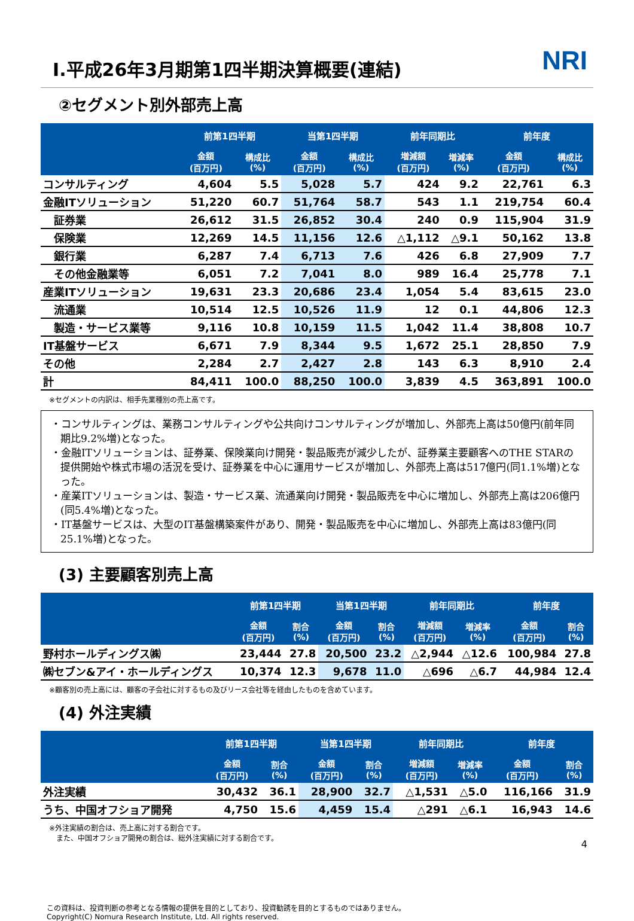NRI
Ⅰ.平成26年3月期第1四半期決算概要(連結)
②セグメント別外部売上高
| | 前第1四半期 | | 当第1四半期 | | 前年同期比 | | 前年度 | |
| --- | --- | --- | --- | --- | --- | --- | --- | --- |
| | 金額 (百万円) | 構成比 (%) | 金額 (百万円) | 構成比 (%) | 増減額 (百万円) | 増減率 (%) | 金額 (百万円) | 構成比 (%) |
| コンサルティング | 4,604 | 5.5 | 5,028 | 5.7 | 424 | 9.2 | 22,761 | 6.3 |
| 金融ITソリューション | 51,220 | 60.7 | 51,764 | 58.7 | 543 | 1.1 | 219,754 | 60.4 |
| 証券業 | 26,612 | 31.5 | 26,852 | 30.4 | 240 | 0.9 | 115,904 | 31.9 |
| 保険業 | 12,269 | 14.5 | 11,156 | 12.6 | △1,112 | △9.1 | 50,162 | 13.8 |
| 銀行業 | 6,287 | 7.4 | 6,713 | 7.6 | 426 | 6.8 | 27,909 | 7.7 |
| その他金融業等 | 6,051 | 7.2 | 7,041 | 8.0 | 989 | 16.4 | 25,778 | 7.1 |
| 産業ITソリューション | 19,631 | 23.3 | 20,686 | 23.4 | 1,054 | 5.4 | 83,615 | 23.0 |
| 流通業 | 10,514 | 12.5 | 10,526 | 11.9 | 12 | 0.1 | 44,806 | 12.3 |
| 製造・サービス業等 | 9,116 | 10.8 | 10,159 | 11.5 | 1,042 | 11.4 | 38,808 | 10.7 |
| IT基盤サービス | 6,671 | 7.9 | 8,344 | 9.5 | 1,672 | 25.1 | 28,850 | 7.9 |
| その他 | 2,284 | 2.7 | 2,427 | 2.8 | 143 | 6.3 | 8,910 | 2.4 |
| 計 | 84,411 | 100.0 | 88,250 | 100.0 | 3,839 | 4.5 | 363,891 | 100.0 |
※セグメントの内訳は、相手先業種別の売上高です。
・コンサルティングは、業務コンサルティングや公共向けコンサルティングが増加し、外部売上高は50億円(前年同期比9.2%増)となった。
・金融ITソリューションは、証券業、保険業向け開発・製品販売が減少したが、証券業主要顧客へのTHE STARの提供開始や株式市場の活況を受け、証券業を中心に運用サービスが増加し、外部売上高は517億円(同1.1%増)となった。
・産業ITソリューションは、製造・サービス業、流通業向け開発・製品販売を中心に増加し、外部売上高は206億円(同5.4%増)となった。
・IT基盤サービスは、大型のIT基盤構築案件があり、開発・製品販売を中心に増加し、外部売上高は83億円(同25.1%増)となった。
(3) 主要顧客別売上高
| | 前第1四半期 | | 当第1四半期 | | 前年同期比 | | 前年度 | |
| --- | --- | --- | --- | --- | --- | --- | --- | --- |
| | 金額 (百万円) | 割合 (%) | 金額 (百万円) | 割合 (%) | 増減額 (百万円) | 増減率 (%) | 金額 (百万円) | 割合 (%) |
| 野村ホールディングス㈱ | 23,444 | 27.8 | 20,500 | 23.2 | △2,944 | △12.6 | 100,984 | 27.8 |
| ㈱セブン&アイ・ホールディングス | 10,374 | 12.3 | 9,678 | 11.0 | △696 | △6.7 | 44,984 | 12.4 |
※顧客別の売上高には、顧客の子会社に対するもの及びリース会社等を経由したものを含めています。
(4) 外注実績
| | 前第1四半期 | | 当第1四半期 | | 前年同期比 | | 前年度 | |
| --- | --- | --- | --- | --- | --- | --- | --- | --- |
| | 金額 (百万円) | 割合 (%) | 金額 (百万円) | 割合 (%) | 増減額 (百万円) | 増減率 (%) | 金額 (百万円) | 割合 (%) |
| 外注実績 | 30,432 | 36.1 | 28,900 | 32.7 | △1,531 | △5.0 | 116,166 | 31.9 |
| うち、中国オフショア開発 | 4,750 | 15.6 | 4,459 | 15.4 | △291 | △6.1 | 16,943 | 14.6 |
※外注実績の割合は、売上高に対する割合です。
　また、中国オフショア開発の割合は、総外注実績に対する割合です。
この資料は、投資判断の参考となる情報の提供を目的としており、投資勧誘を目的とするものではありません。
Copyright(C) Nomura Research Institute, Ltd. All rights reserved.
4